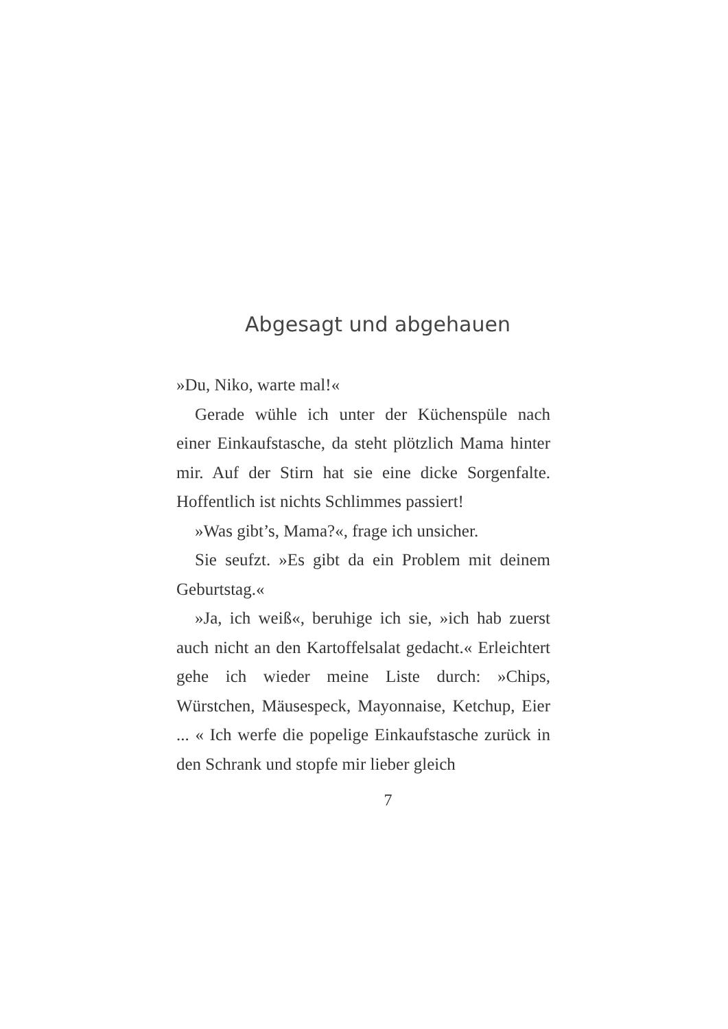Abgesagt und abgehauen
»Du, Niko, warte mal!«
Gerade wühle ich unter der Küchenspüle nach einer Einkaufstasche, da steht plötzlich Mama hinter mir. Auf der Stirn hat sie eine dicke Sorgenfalte. Hoffentlich ist nichts Schlimmes passiert!
»Was gibt’s, Mama?«, frage ich unsicher.
Sie seufzt. »Es gibt da ein Problem mit deinem Geburtstag.«
»Ja, ich weiß«, beruhige ich sie, »ich hab zuerst auch nicht an den Kartoffelsalat gedacht.« Erleichtert gehe ich wieder meine Liste durch: »Chips, Würstchen, Mäusespeck, Mayonnaise, Ketchup, Eier ... « Ich werfe die popelige Einkaufstasche zurück in den Schrank und stopfe mir lieber gleich
7